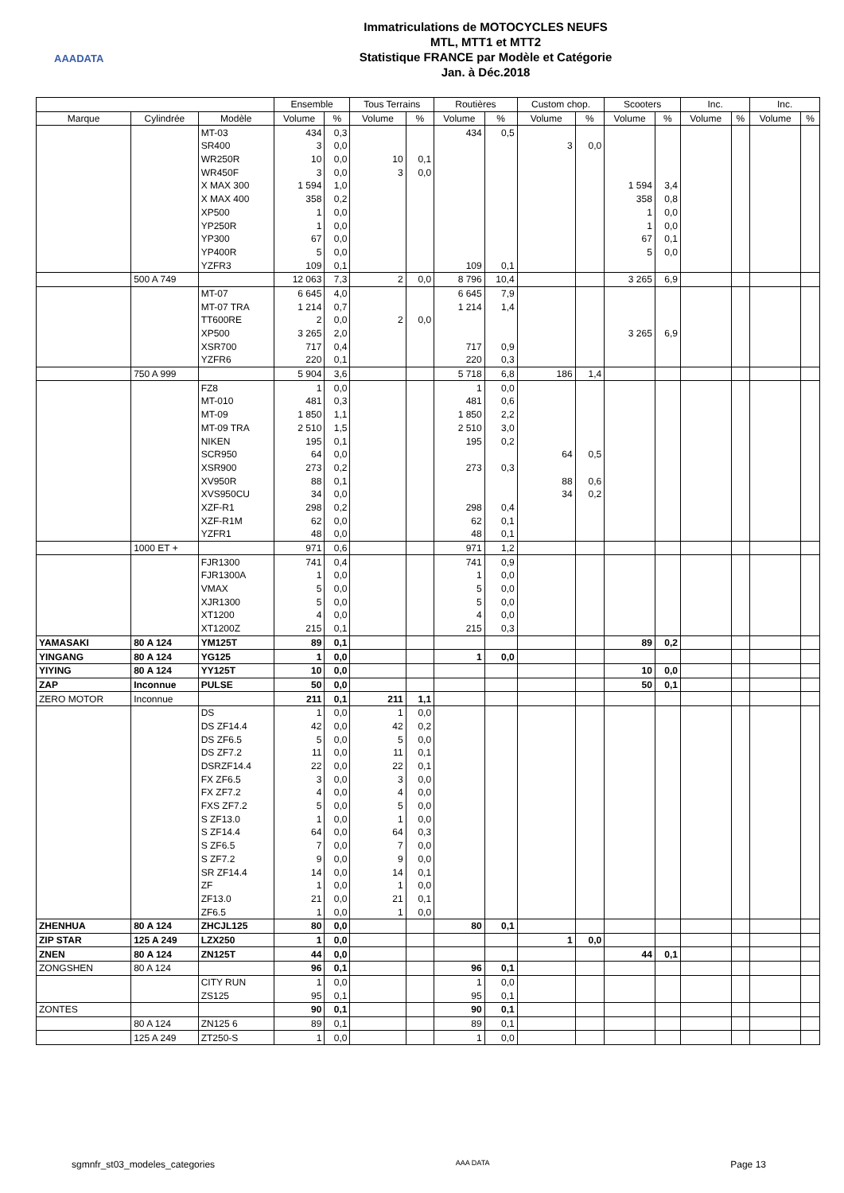AAADATA
Immatriculations de MOTOCYCLES NEUFS
MTL, MTT1 et MTT2
Statistique FRANCE par Modèle et Catégorie
Jan. à Déc.2018
| | | | Ensemble | | Tous Terrains | | Routières | | Custom chop. | | Scooters | | Inc. | | Inc. | |
| --- | --- | --- | --- | --- | --- | --- | --- | --- | --- | --- | --- | --- | --- | --- | --- | --- |
| Marque | Cylindrée | Modèle | Volume | % | Volume | % | Volume | % | Volume | % | Volume | % | Volume | % | Volume | % |
| | | MT-03 | 434 | 0,3 | | | 434 | 0,5 | | | | | | | | |
| | | SR400 | 3 | 0,0 | | | | | 3 | 0,0 | | | | | | |
| | | WR250R | 10 | 0,0 | 10 | 0,1 | | | | | | | | | | |
| | | WR450F | 3 | 0,0 | 3 | 0,0 | | | | | | | | | | |
| | | X MAX 300 | 1 594 | 1,0 | | | | | | | 1 594 | 3,4 | | | | |
| | | X MAX 400 | 358 | 0,2 | | | | | | | 358 | 0,8 | | | | |
| | | XP500 | 1 | 0,0 | | | | | | | 1 | 0,0 | | | | |
| | | YP250R | 1 | 0,0 | | | | | | | 1 | 0,0 | | | | |
| | | YP300 | 67 | 0,0 | | | | | | | 67 | 0,1 | | | | |
| | | YP400R | 5 | 0,0 | | | | | | | 5 | 0,0 | | | | |
| | | YZFR3 | 109 | 0,1 | | | 109 | 0,1 | | | | | | | | |
| | 500 A 749 | | 12 063 | 7,3 | 2 | 0,0 | 8 796 | 10,4 | | | 3 265 | 6,9 | | | | |
| | | MT-07 | 6 645 | 4,0 | | | 6 645 | 7,9 | | | | | | | | |
| | | MT-07 TRA | 1 214 | 0,7 | | | 1 214 | 1,4 | | | | | | | | |
| | | TT600RE | 2 | 0,0 | 2 | 0,0 | | | | | | | | | | |
| | | XP500 | 3 265 | 2,0 | | | | | | | 3 265 | 6,9 | | | | |
| | | XSR700 | 717 | 0,4 | | | 717 | 0,9 | | | | | | | | |
| | | YZFR6 | 220 | 0,1 | | | 220 | 0,3 | | | | | | | | |
| | 750 A 999 | | 5 904 | 3,6 | | | 5 718 | 6,8 | 186 | 1,4 | | | | | | |
| | | FZ8 | 1 | 0,0 | | | 1 | 0,0 | | | | | | | | |
| | | MT-010 | 481 | 0,3 | | | 481 | 0,6 | | | | | | | | |
| | | MT-09 | 1 850 | 1,1 | | | 1 850 | 2,2 | | | | | | | | |
| | | MT-09 TRA | 2 510 | 1,5 | | | 2 510 | 3,0 | | | | | | | | |
| | | NIKEN | 195 | 0,1 | | | 195 | 0,2 | | | | | | | | |
| | | SCR950 | 64 | 0,0 | | | | | 64 | 0,5 | | | | | | |
| | | XSR900 | 273 | 0,2 | | | 273 | 0,3 | | | | | | | | |
| | | XV950R | 88 | 0,1 | | | | | 88 | 0,6 | | | | | | |
| | | XVS950CU | 34 | 0,0 | | | | | 34 | 0,2 | | | | | | |
| | | XZF-R1 | 298 | 0,2 | | | 298 | 0,4 | | | | | | | | |
| | | XZF-R1M | 62 | 0,0 | | | 62 | 0,1 | | | | | | | | |
| | | YZFR1 | 48 | 0,0 | | | 48 | 0,1 | | | | | | | | |
| | 1000 ET + | | 971 | 0,6 | | | 971 | 1,2 | | | | | | | | |
| | | FJR1300 | 741 | 0,4 | | | 741 | 0,9 | | | | | | | | |
| | | FJR1300A | 1 | 0,0 | | | 1 | 0,0 | | | | | | | | |
| | | VMAX | 5 | 0,0 | | | 5 | 0,0 | | | | | | | | |
| | | XJR1300 | 5 | 0,0 | | | 5 | 0,0 | | | | | | | | |
| | | XT1200 | 4 | 0,0 | | | 4 | 0,0 | | | | | | | | |
| | | XT1200Z | 215 | 0,1 | | | 215 | 0,3 | | | | | | | | |
| YAMASAKI | 80 A 124 | YM125T | 89 | 0,1 | | | | | | | 89 | 0,2 | | | | |
| YINGANG | 80 A 124 | YG125 | 1 | 0,0 | | | 1 | 0,0 | | | | | | | | |
| YIYING | 80 A 124 | YY125T | 10 | 0,0 | | | | | | | 10 | 0,0 | | | | |
| ZAP | Inconnue | PULSE | 50 | 0,0 | | | | | | | 50 | 0,1 | | | | |
| ZERO MOTOR | Inconnue | | 211 | 0,1 | 211 | 1,1 | | | | | | | | | | |
| | | DS | 1 | 0,0 | 1 | 0,0 | | | | | | | | | | |
| | | DS ZF14.4 | 42 | 0,0 | 42 | 0,2 | | | | | | | | | | |
| | | DS ZF6.5 | 5 | 0,0 | 5 | 0,0 | | | | | | | | | | |
| | | DS ZF7.2 | 11 | 0,0 | 11 | 0,1 | | | | | | | | | | |
| | | DSRZF14.4 | 22 | 0,0 | 22 | 0,1 | | | | | | | | | | |
| | | FX ZF6.5 | 3 | 0,0 | 3 | 0,0 | | | | | | | | | | |
| | | FX ZF7.2 | 4 | 0,0 | 4 | 0,0 | | | | | | | | | | |
| | | FXS ZF7.2 | 5 | 0,0 | 5 | 0,0 | | | | | | | | | | |
| | | S ZF13.0 | 1 | 0,0 | 1 | 0,0 | | | | | | | | | | |
| | | S ZF14.4 | 64 | 0,0 | 64 | 0,3 | | | | | | | | | | |
| | | S ZF6.5 | 7 | 0,0 | 7 | 0,0 | | | | | | | | | | |
| | | S ZF7.2 | 9 | 0,0 | 9 | 0,0 | | | | | | | | | | |
| | | SR ZF14.4 | 14 | 0,0 | 14 | 0,1 | | | | | | | | | | |
| | | ZF | 1 | 0,0 | 1 | 0,0 | | | | | | | | | | |
| | | ZF13.0 | 21 | 0,0 | 21 | 0,1 | | | | | | | | | | |
| | | ZF6.5 | 1 | 0,0 | 1 | 0,0 | | | | | | | | | | |
| ZHENHUA | 80 A 124 | ZHCJL125 | 80 | 0,0 | | | 80 | 0,1 | | | | | | | | |
| ZIP STAR | 125 A 249 | LZX250 | 1 | 0,0 | | | | | 1 | 0,0 | | | | | | |
| ZNEN | 80 A 124 | ZN125T | 44 | 0,0 | | | | | | | 44 | 0,1 | | | | |
| ZONGSHEN | 80 A 124 | | 96 | 0,1 | | | 96 | 0,1 | | | | | | | | |
| | | CITY RUN | 1 | 0,0 | | | 1 | 0,0 | | | | | | | | |
| | | ZS125 | 95 | 0,1 | | | 95 | 0,1 | | | | | | | | |
| ZONTES | | | 90 | 0,1 | | | 90 | 0,1 | | | | | | | | |
| | 80 A 124 | ZN125 6 | 89 | 0,1 | | | 89 | 0,1 | | | | | | | | |
| | 125 A 249 | ZT250-S | 1 | 0,0 | | | 1 | 0,0 | | | | | | | | |
sgmnfr_st03_modeles_categories AAA DATA Page 13